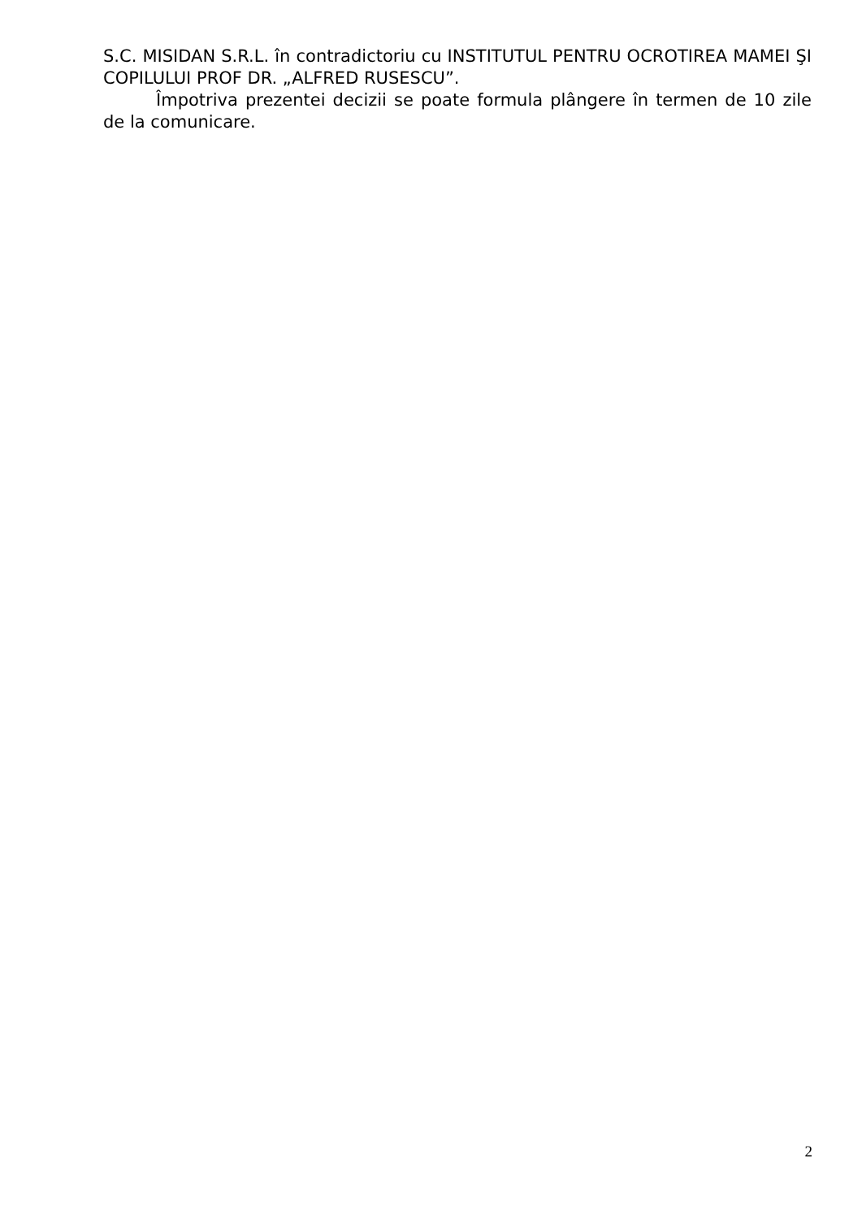S.C. MISIDAN S.R.L. în contradictoriu cu INSTITUTUL PENTRU OCROTIREA MAMEI ŞI COPILULUI PROF DR. „ALFRED RUSESCU”.
Împotriva prezentei decizii se poate formula plângere în termen de 10 zile de la comunicare.
2